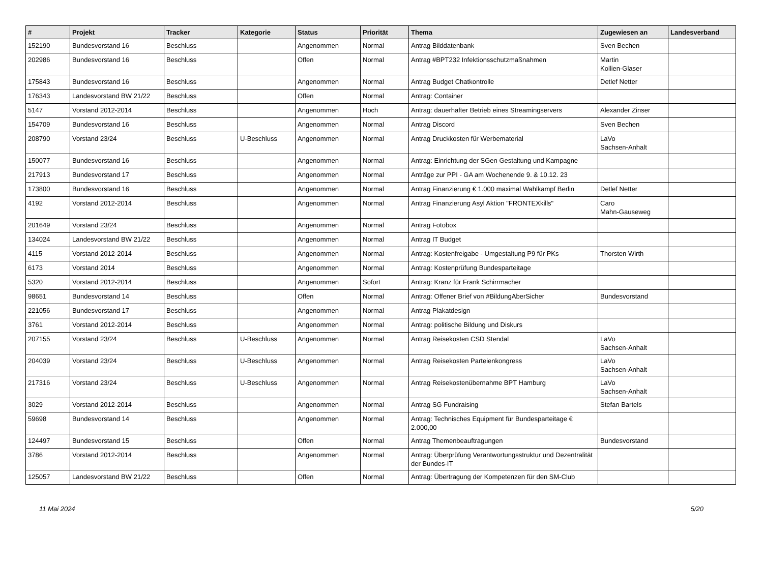| # | Projekt | Tracker | Kategorie | Status | Priorität | Thema | Zugewiesen an | Landesverband |
| --- | --- | --- | --- | --- | --- | --- | --- | --- |
| 152190 | Bundesvorstand 16 | Beschluss | | Angenommen | Normal | Antrag Bilddatenbank | Sven Bechen | |
| 202986 | Bundesvorstand 16 | Beschluss | | Offen | Normal | Antrag #BPT232 Infektionsschutzmaßnahmen | Martin Kollien-Glaser | |
| 175843 | Bundesvorstand 16 | Beschluss | | Angenommen | Normal | Antrag Budget Chatkontrolle | Detlef Netter | |
| 176343 | Landesvorstand BW 21/22 | Beschluss | | Offen | Normal | Antrag: Container | | |
| 5147 | Vorstand 2012-2014 | Beschluss | | Angenommen | Hoch | Antrag: dauerhafter Betrieb eines Streamingservers | Alexander Zinser | |
| 154709 | Bundesvorstand 16 | Beschluss | | Angenommen | Normal | Antrag Discord | Sven Bechen | |
| 208790 | Vorstand 23/24 | Beschluss | U-Beschluss | Angenommen | Normal | Antrag Druckkosten für Werbematerial | LaVo Sachsen-Anhalt | |
| 150077 | Bundesvorstand 16 | Beschluss | | Angenommen | Normal | Antrag: Einrichtung der SGen Gestaltung und Kampagne | | |
| 217913 | Bundesvorstand 17 | Beschluss | | Angenommen | Normal | Anträge zur PPI - GA am Wochenende 9. & 10.12. 23 | | |
| 173800 | Bundesvorstand 16 | Beschluss | | Angenommen | Normal | Antrag Finanzierung € 1.000 maximal Wahlkampf Berlin | Detlef Netter | |
| 4192 | Vorstand 2012-2014 | Beschluss | | Angenommen | Normal | Antrag Finanzierung Asyl Aktion "FRONTEXkills" | Caro Mahn-Gauseweg | |
| 201649 | Vorstand 23/24 | Beschluss | | Angenommen | Normal | Antrag Fotobox | | |
| 134024 | Landesvorstand BW 21/22 | Beschluss | | Angenommen | Normal | Antrag IT Budget | | |
| 4115 | Vorstand 2012-2014 | Beschluss | | Angenommen | Normal | Antrag: Kostenfreigabe - Umgestaltung P9 für PKs | Thorsten Wirth | |
| 6173 | Vorstand 2014 | Beschluss | | Angenommen | Normal | Antrag: Kostenprüfung Bundesparteitage | | |
| 5320 | Vorstand 2012-2014 | Beschluss | | Angenommen | Sofort | Antrag: Kranz für Frank Schirrmacher | | |
| 98651 | Bundesvorstand 14 | Beschluss | | Offen | Normal | Antrag: Offener Brief von #BildungAberSicher | Bundesvorstand | |
| 221056 | Bundesvorstand 17 | Beschluss | | Angenommen | Normal | Antrag Plakatdesign | | |
| 3761 | Vorstand 2012-2014 | Beschluss | | Angenommen | Normal | Antrag: politische Bildung und Diskurs | | |
| 207155 | Vorstand 23/24 | Beschluss | U-Beschluss | Angenommen | Normal | Antrag Reisekosten CSD Stendal | LaVo Sachsen-Anhalt | |
| 204039 | Vorstand 23/24 | Beschluss | U-Beschluss | Angenommen | Normal | Antrag Reisekosten Parteienkongress | LaVo Sachsen-Anhalt | |
| 217316 | Vorstand 23/24 | Beschluss | U-Beschluss | Angenommen | Normal | Antrag Reisekostenübernahme BPT Hamburg | LaVo Sachsen-Anhalt | |
| 3029 | Vorstand 2012-2014 | Beschluss | | Angenommen | Normal | Antrag SG Fundraising | Stefan Bartels | |
| 59698 | Bundesvorstand 14 | Beschluss | | Angenommen | Normal | Antrag: Technisches Equipment für Bundesparteitage € 2.000,00 | | |
| 124497 | Bundesvorstand 15 | Beschluss | | Offen | Normal | Antrag Themenbeauftragungen | Bundesvorstand | |
| 3786 | Vorstand 2012-2014 | Beschluss | | Angenommen | Normal | Antrag: Überprüfung Verantwortungsstruktur und Dezentralität der Bundes-IT | | |
| 125057 | Landesvorstand BW 21/22 | Beschluss | | Offen | Normal | Antrag: Übertragung der Kompetenzen für den SM-Club | | |
11 Mai 2024 5/20